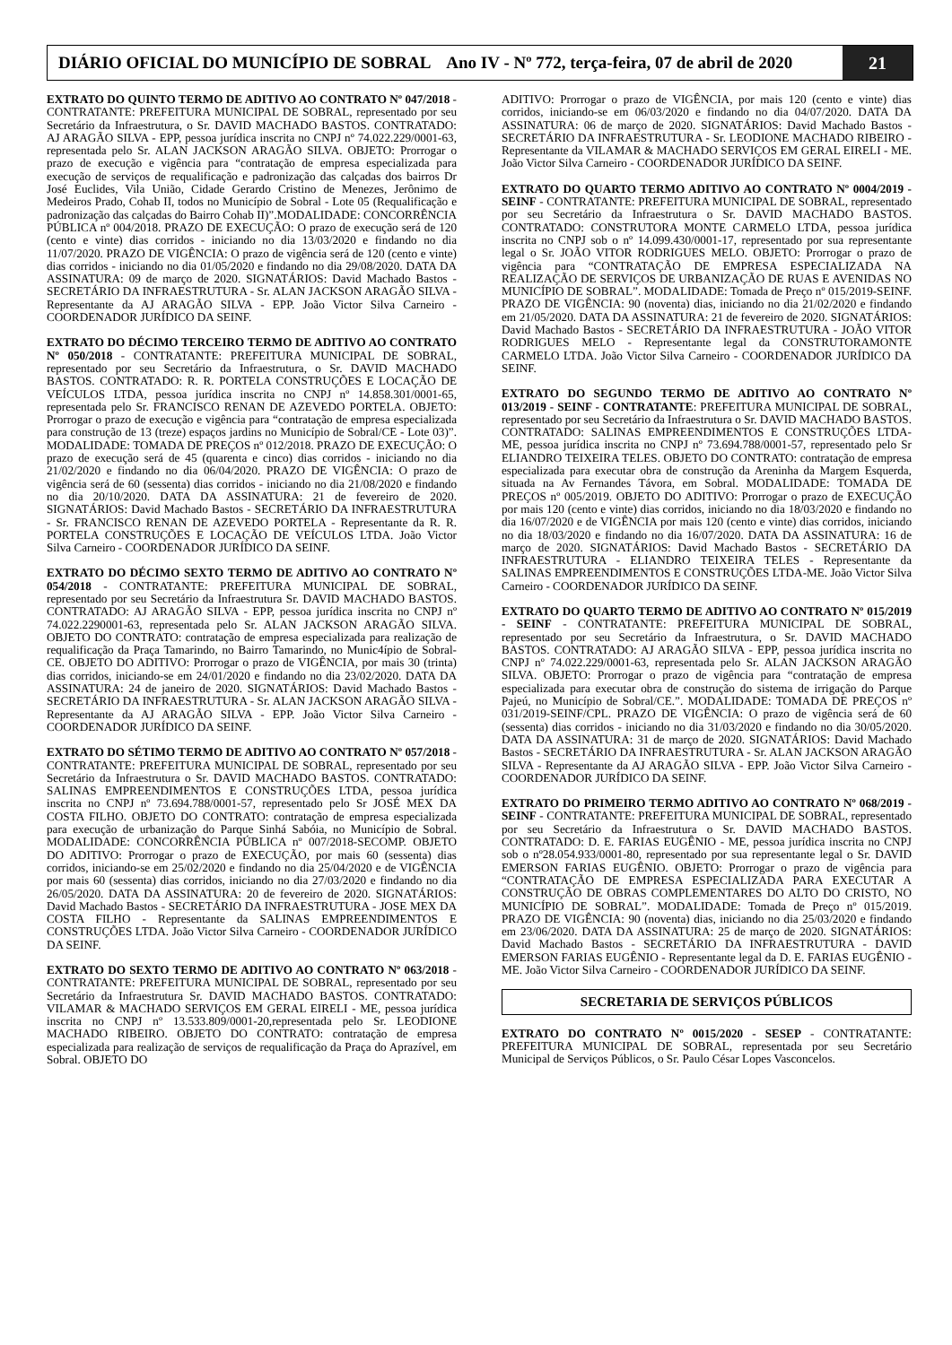DIÁRIO OFICIAL DO MUNICÍPIO DE SOBRAL Ano IV - Nº 772, terça-feira, 07 de abril de 2020
21
EXTRATO DO QUINTO TERMO DE ADITIVO AO CONTRATO Nº 047/2018 - CONTRATANTE: PREFEITURA MUNICIPAL DE SOBRAL, representado por seu Secretário da Infraestrutura, o Sr. DAVID MACHADO BASTOS. CONTRATADO: AJ ARAGÃO SILVA - EPP, pessoa jurídica inscrita no CNPJ nº 74.022.229/0001-63, representada pelo Sr. ALAN JACKSON ARAGÃO SILVA. OBJETO: Prorrogar o prazo de execução e vigência para “contratação de empresa especializada para execução de serviços de requalificação e padronização das calçadas dos bairros Dr José Euclides, Vila União, Cidade Gerardo Cristino de Menezes, Jerônimo de Medeiros Prado, Cohab II, todos no Município de Sobral - Lote 05 (Requalificação e padronização das calçadas do Bairro Cohab II)”.MODALIDADE: CONCORRÊNCIA PÚBLICA nº 004/2018. PRAZO DE EXECUÇÃO: O prazo de execução será de 120 (cento e vinte) dias corridos - iniciando no dia 13/03/2020 e findando no dia 11/07/2020. PRAZO DE VIGÊNCIA: O prazo de vigência será de 120 (cento e vinte) dias corridos - iniciando no dia 01/05/2020 e findando no dia 29/08/2020. DATA DA ASSINATURA: 09 de março de 2020. SIGNATÁRIOS: David Machado Bastos - SECRETÁRIO DA INFRAESTRUTURA - Sr. ALAN JACKSON ARAGÃO SILVA - Representante da AJ ARAGÃO SILVA - EPP. João Victor Silva Carneiro - COORDENADOR JURÍDICO DA SEINF.
EXTRATO DO DÉCIMO TERCEIRO TERMO DE ADITIVO AO CONTRATO Nº 050/2018 - CONTRATANTE: PREFEITURA MUNICIPAL DE SOBRAL, representado por seu Secretário da Infraestrutura, o Sr. DAVID MACHADO BASTOS. CONTRATADO: R. R. PORTELA CONSTRUÇÕES E LOCAÇÃO DE VEÍCULOS LTDA, pessoa jurídica inscrita no CNPJ nº 14.858.301/0001-65, representada pelo Sr. FRANCISCO RENAN DE AZEVEDO PORTELA. OBJETO: Prorrogar o prazo de execução e vigência para “contratação de empresa especializada para construção de 13 (treze) espaços jardins no Município de Sobral/CE - Lote 03)”. MODALIDADE: TOMADA DE PREÇOS nº 012/2018. PRAZO DE EXECUÇÃO: O prazo de execução será de 45 (quarenta e cinco) dias corridos - iniciando no dia 21/02/2020 e findando no dia 06/04/2020. PRAZO DE VIGÊNCIA: O prazo de vigência será de 60 (sessenta) dias corridos - iniciando no dia 21/08/2020 e findando no dia 20/10/2020. DATA DA ASSINATURA: 21 de fevereiro de 2020. SIGNATÁRIOS: David Machado Bastos - SECRETÁRIO DA INFRAESTRUTURA - Sr. FRANCISCO RENAN DE AZEVEDO PORTELA - Representante da R. R. PORTELA CONSTRUÇÕES E LOCAÇÃO DE VEÍCULOS LTDA. João Victor Silva Carneiro - COORDENADOR JURÍDICO DA SEINF.
EXTRATO DO DÉCIMO SEXTO TERMO DE ADITIVO AO CONTRATO Nº 054/2018 - CONTRATANTE: PREFEITURA MUNICIPAL DE SOBRAL, representado por seu Secretário da Infraestrutura Sr. DAVID MACHADO BASTOS. CONTRATADO: AJ ARAGÃO SILVA - EPP, pessoa jurídica inscrita no CNPJ nº 74.022.2290001-63, representada pelo Sr. ALAN JACKSON ARAGÃO SILVA. OBJETO DO CONTRATO: contratação de empresa especializada para realização de requalificação da Praça Tamarindo, no Bairro Tamarindo, no Munic4ípio de Sobral-CE. OBJETO DO ADITIVO: Prorrogar o prazo de VIGÊNCIA, por mais 30 (trinta) dias corridos, iniciando-se em 24/01/2020 e findando no dia 23/02/2020. DATA DA ASSINATURA: 24 de janeiro de 2020. SIGNATÁRIOS: David Machado Bastos - SECRETÁRIO DA INFRAESTRUTURA - Sr. ALAN JACKSON ARAGÃO SILVA - Representante da AJ ARAGÃO SILVA - EPP. João Victor Silva Carneiro - COORDENADOR JURÍDICO DA SEINF.
EXTRATO DO SÉTIMO TERMO DE ADITIVO AO CONTRATO Nº 057/2018 - CONTRATANTE: PREFEITURA MUNICIPAL DE SOBRAL, representado por seu Secretário da Infraestrutura o Sr. DAVID MACHADO BASTOS. CONTRATADO: SALINAS EMPREENDIMENTOS E CONSTRUÇÕES LTDA, pessoa jurídica inscrita no CNPJ nº 73.694.788/0001-57, representado pelo Sr JOSÉ MEX DA COSTA FILHO. OBJETO DO CONTRATO: contratação de empresa especializada para execução de urbanização do Parque Sinhá Sabóia, no Município de Sobral. MODALIDADE: CONCORRÊNCIA PÚBLICA nº 007/2018-SECOMP. OBJETO DO ADITIVO: Prorrogar o prazo de EXECUÇÃO, por mais 60 (sessenta) dias corridos, iniciando-se em 25/02/2020 e findando no dia 25/04/2020 e de VIGÊNCIA por mais 60 (sessenta) dias corridos, iniciando no dia 27/03/2020 e findando no dia 26/05/2020. DATA DA ASSINATURA: 20 de fevereiro de 2020. SIGNATÁRIOS: David Machado Bastos - SECRETÁRIO DA INFRAESTRUTURA - JOSE MEX DA COSTA FILHO - Representante da SALINAS EMPREENDIMENTOS E CONSTRUÇÕES LTDA. João Victor Silva Carneiro - COORDENADOR JURÍDICO DA SEINF.
EXTRATO DO SEXTO TERMO DE ADITIVO AO CONTRATO Nº 063/2018 - CONTRATANTE: PREFEITURA MUNICIPAL DE SOBRAL, representado por seu Secretário da Infraestrutura Sr. DAVID MACHADO BASTOS. CONTRATADO: VILAMAR & MACHADO SERVIÇOS EM GERAL EIRELI - ME, pessoa jurídica inscrita no CNPJ nº 13.533.809/0001-20,representada pelo Sr. LEODIONE MACHADO RIBEIRO. OBJETO DO CONTRATO: contratação de empresa especializada para realização de serviços de requalificação da Praça do Aprazível, em Sobral. OBJETO DO
ADITIVO: Prorrogar o prazo de VIGÊNCIA, por mais 120 (cento e vinte) dias corridos, iniciando-se em 06/03/2020 e findando no dia 04/07/2020. DATA DA ASSINATURA: 06 de março de 2020. SIGNATÁRIOS: David Machado Bastos - SECRETÁRIO DA INFRAESTRUTURA - Sr. LEODIONE MACHADO RIBEIRO - Representante da VILAMAR & MACHADO SERVIÇOS EM GERAL EIRELI - ME. João Victor Silva Carneiro - COORDENADOR JURÍDICO DA SEINF.
EXTRATO DO QUARTO TERMO ADITIVO AO CONTRATO Nº 0004/2019 - SEINF - CONTRATANTE: PREFEITURA MUNICIPAL DE SOBRAL, representado por seu Secretário da Infraestrutura o Sr. DAVID MACHADO BASTOS. CONTRATADO: CONSTRUTORA MONTE CARMELO LTDA, pessoa jurídica inscrita no CNPJ sob o nº 14.099.430/0001-17, representado por sua representante legal o Sr. JOÃO VITOR RODRIGUES MELO. OBJETO: Prorrogar o prazo de vigência para “CONTRATAÇÃO DE EMPRESA ESPECIALIZADA NA REALIZAÇÃO DE SERVIÇOS DE URBANIZAÇÃO DE RUAS E AVENIDAS NO MUNICÍPIO DE SOBRAL”. MODALIDADE: Tomada de Preço nº 015/2019-SEINF. PRAZO DE VIGÊNCIA: 90 (noventa) dias, iniciando no dia 21/02/2020 e findando em 21/05/2020. DATA DA ASSINATURA: 21 de fevereiro de 2020. SIGNATÁRIOS: David Machado Bastos - SECRETÁRIO DA INFRAESTRUTURA - JOÃO VITOR RODRIGUES MELO - Representante legal da CONSTRUTORAMONTE CARMELO LTDA. João Victor Silva Carneiro - COORDENADOR JURÍDICO DA SEINF.
EXTRATO DO SEGUNDO TERMO DE ADITIVO AO CONTRATO Nº 013/2019 - SEINF - CONTRATANTE: PREFEITURA MUNICIPAL DE SOBRAL, representado por seu Secretário da Infraestrutura o Sr. DAVID MACHADO BASTOS. CONTRATADO: SALINAS EMPREENDIMENTOS E CONSTRUÇÕES LTDA-ME, pessoa jurídica inscrita no CNPJ nº 73.694.788/0001-57, representado pelo Sr ELIANDRO TEIXEIRA TELES. OBJETO DO CONTRATO: contratação de empresa especializada para executar obra de construção da Areninha da Margem Esquerda, situada na Av Fernandes Távora, em Sobral. MODALIDADE: TOMADA DE PREÇOS nº 005/2019. OBJETO DO ADITIVO: Prorrogar o prazo de EXECUÇÃO por mais 120 (cento e vinte) dias corridos, iniciando no dia 18/03/2020 e findando no dia 16/07/2020 e de VIGÊNCIA por mais 120 (cento e vinte) dias corridos, iniciando no dia 18/03/2020 e findando no dia 16/07/2020. DATA DA ASSINATURA: 16 de março de 2020. SIGNATÁRIOS: David Machado Bastos - SECRETÁRIO DA INFRAESTRUTURA - ELIANDRO TEIXEIRA TELES - Representante da SALINAS EMPREENDIMENTOS E CONSTRUÇÕES LTDA-ME. João Victor Silva Carneiro - COORDENADOR JURÍDICO DA SEINF.
EXTRATO DO QUARTO TERMO DE ADITIVO AO CONTRATO Nº 015/2019 - SEINF - CONTRATANTE: PREFEITURA MUNICIPAL DE SOBRAL, representado por seu Secretário da Infraestrutura, o Sr. DAVID MACHADO BASTOS. CONTRATADO: AJ ARAGÃO SILVA - EPP, pessoa jurídica inscrita no CNPJ nº 74.022.229/0001-63, representada pelo Sr. ALAN JACKSON ARAGÃO SILVA. OBJETO: Prorrogar o prazo de vigência para “contratação de empresa especializada para executar obra de construção do sistema de irrigação do Parque Pajeú, no Município de Sobral/CE.”. MODALIDADE: TOMADA DE PREÇOS nº 031/2019-SEINF/CPL. PRAZO DE VIGÊNCIA: O prazo de vigência será de 60 (sessenta) dias corridos - iniciando no dia 31/03/2020 e findando no dia 30/05/2020. DATA DA ASSINATURA: 31 de março de 2020. SIGNATÁRIOS: David Machado Bastos - SECRETÁRIO DA INFRAESTRUTURA - Sr. ALAN JACKSON ARAGÃO SILVA - Representante da AJ ARAGÃO SILVA - EPP. João Victor Silva Carneiro - COORDENADOR JURÍDICO DA SEINF.
EXTRATO DO PRIMEIRO TERMO ADITIVO AO CONTRATO Nº 068/2019 - SEINF - CONTRATANTE: PREFEITURA MUNICIPAL DE SOBRAL, representado por seu Secretário da Infraestrutura o Sr. DAVID MACHADO BASTOS. CONTRATADO: D. E. FARIAS EUGÊNIO - ME, pessoa jurídica inscrita no CNPJ sob o nº28.054.933/0001-80, representado por sua representante legal o Sr. DAVID EMERSON FARIAS EUGÊNIO. OBJETO: Prorrogar o prazo de vigência para “CONTRATAÇÃO DE EMPRESA ESPECIALIZADA PARA EXECUTAR A CONSTRUÇÃO DE OBRAS COMPLEMENTARES DO ALTO DO CRISTO, NO MUNICÍPIO DE SOBRAL”. MODALIDADE: Tomada de Preço nº 015/2019. PRAZO DE VIGÊNCIA: 90 (noventa) dias, iniciando no dia 25/03/2020 e findando em 23/06/2020. DATA DA ASSINATURA: 25 de março de 2020. SIGNATÁRIOS: David Machado Bastos - SECRETÁRIO DA INFRAESTRUTURA - DAVID EMERSON FARIAS EUGÊNIO - Representante legal da D. E. FARIAS EUGÊNIO - ME. João Victor Silva Carneiro - COORDENADOR JURÍDICO DA SEINF.
SECRETARIA DE SERVIÇOS PÚBLICOS
EXTRATO DO CONTRATO Nº 0015/2020 - SESEP - CONTRATANTE: PREFEITURA MUNICIPAL DE SOBRAL, representada por seu Secretário Municipal de Serviços Públicos, o Sr. Paulo César Lopes Vasconcelos.